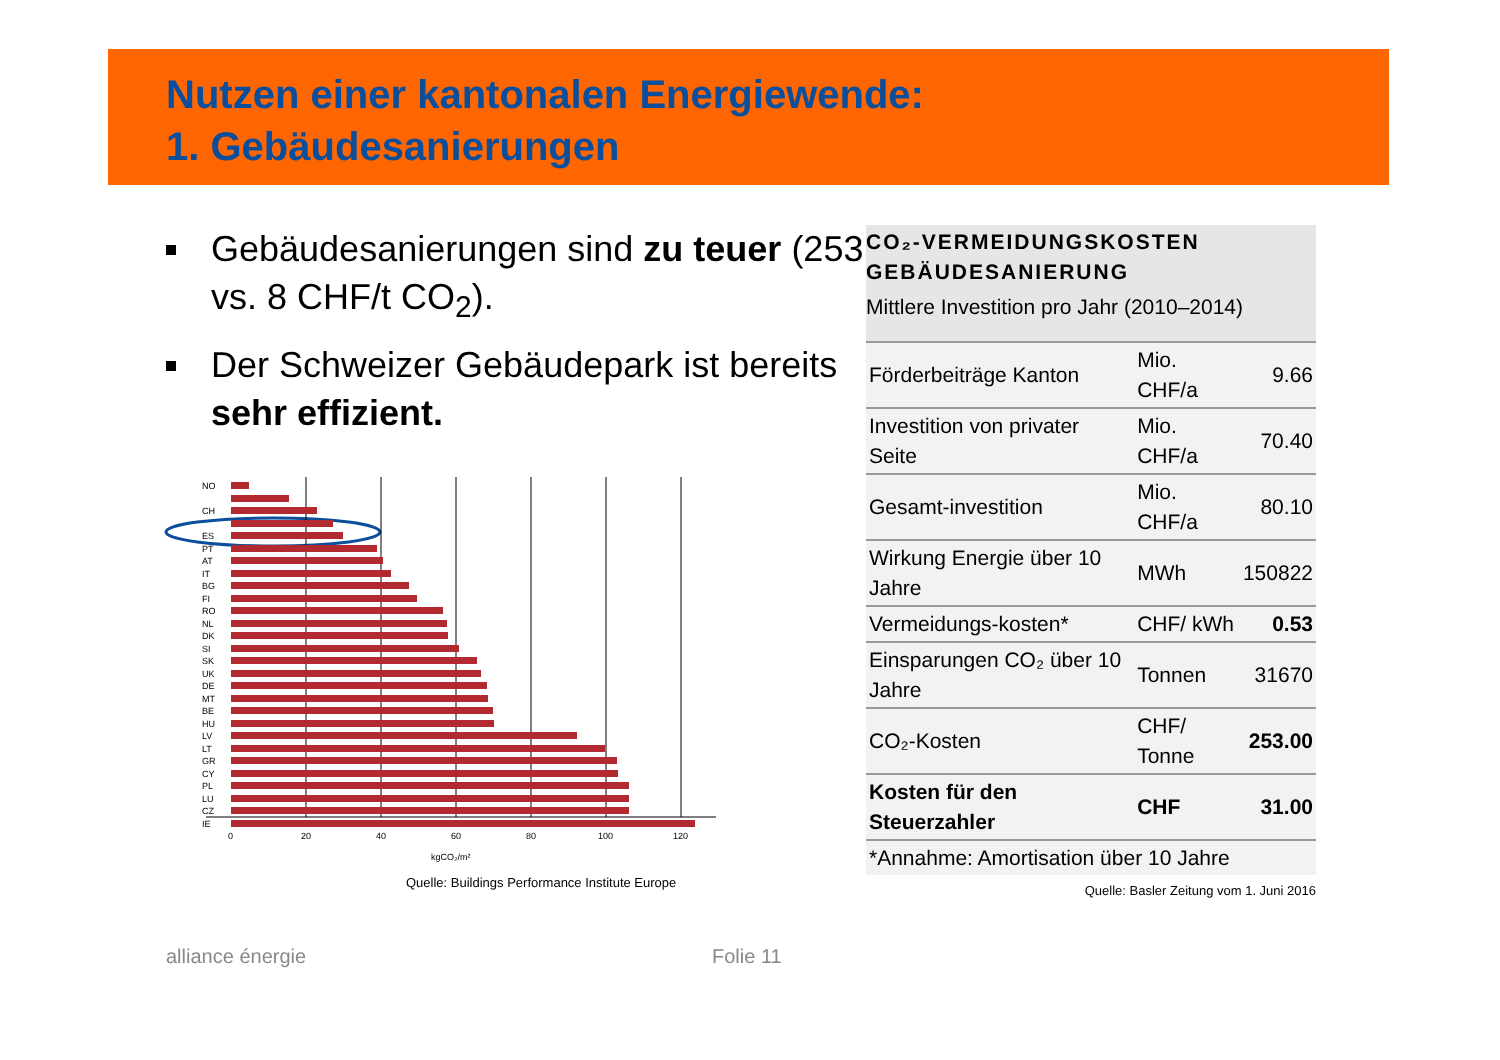Nutzen einer kantonalen Energiewende:
1. Gebäudesanierungen
Gebäudesanierungen sind zu teuer (253 vs. 8 CHF/t CO<sub>2</sub>).
Der Schweizer Gebäudepark ist bereits sehr effizient.
NO
CH
ES
PT
AT
IT
BG
FI
RO
NL
DK
SI
SK
UK
DE
MT
BE
HU
LV
LT
GR
CY
PL
LU
CZ
IE
0
20
40
60
80
100
120
kgCO₂/m²
Quelle: Buildings Performance Institute Europe
CO₂-VERMEIDUNGSKOSTEN
GEBÄUDESANIERUNG
Mittlere Investition pro Jahr (2010–2014)
| Förderbeiträge Kanton | Mio. CHF/a | 9.66 |
| Investition von privater Seite | Mio. CHF/a | 70.40 |
| Gesamt-investition | Mio. CHF/a | 80.10 |
| Wirkung Energie über 10 Jahre | MWh | 150822 |
| Vermeidungs-kosten* | CHF/ kWh | 0.53 |
| Einsparungen CO₂ über 10 Jahre | Tonnen | 31670 |
| CO₂-Kosten | CHF/ Tonne | 253.00 |
| Kosten für den Steuerzahler | CHF | 31.00 |
| *Annahme: Amortisation über 10 Jahre | | |
Quelle: Basler Zeitung vom 1. Juni 2016
alliance énergie Folie 11